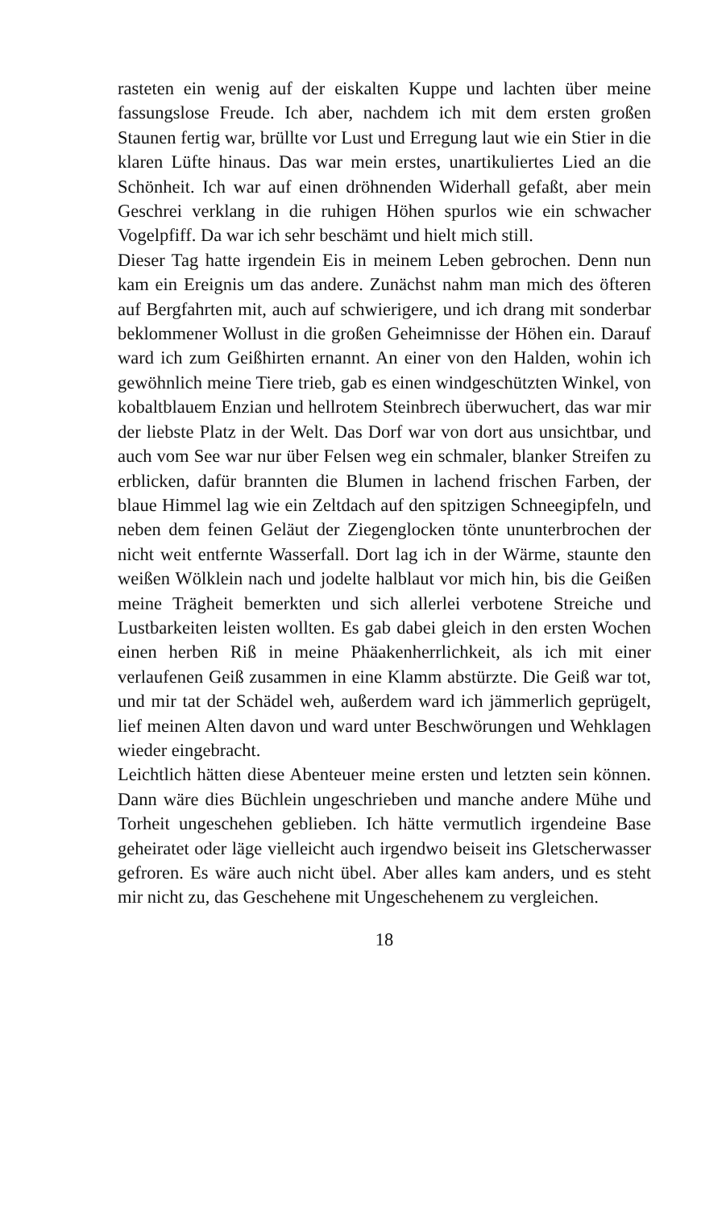rasteten ein wenig auf der eiskalten Kuppe und lachten über meine fassungslose Freude. Ich aber, nachdem ich mit dem ersten großen Staunen fertig war, brüllte vor Lust und Erregung laut wie ein Stier in die klaren Lüfte hinaus. Das war mein erstes, unartikuliertes Lied an die Schönheit. Ich war auf einen dröhnenden Widerhall gefaßt, aber mein Geschrei verklang in die ruhigen Höhen spurlos wie ein schwacher Vogelpfiff. Da war ich sehr beschämt und hielt mich still.
Dieser Tag hatte irgendein Eis in meinem Leben gebrochen. Denn nun kam ein Ereignis um das andere. Zunächst nahm man mich des öfteren auf Bergfahrten mit, auch auf schwierigere, und ich drang mit sonderbar beklommener Wollust in die großen Geheimnisse der Höhen ein. Darauf ward ich zum Geißhirten ernannt. An einer von den Halden, wohin ich gewöhnlich meine Tiere trieb, gab es einen windgeschützten Winkel, von kobaltblauem Enzian und hellrotem Steinbrech überwuchert, das war mir der liebste Platz in der Welt. Das Dorf war von dort aus unsichtbar, und auch vom See war nur über Felsen weg ein schmaler, blanker Streifen zu erblicken, dafür brannten die Blumen in lachend frischen Farben, der blaue Himmel lag wie ein Zeltdach auf den spitzigen Schneegipfeln, und neben dem feinen Geläut der Ziegenglocken tönte ununterbrochen der nicht weit entfernte Wasserfall. Dort lag ich in der Wärme, staunte den weißen Wölklein nach und jodelte halblaut vor mich hin, bis die Geißen meine Trägheit bemerkten und sich allerlei verbotene Streiche und Lustbarkeiten leisten wollten. Es gab dabei gleich in den ersten Wochen einen herben Riß in meine Phäakenherrlichkeit, als ich mit einer verlaufenen Geiß zusammen in eine Klamm abstürzte. Die Geiß war tot, und mir tat der Schädel weh, außerdem ward ich jämmerlich geprügelt, lief meinen Alten davon und ward unter Beschwörungen und Wehklagen wieder eingebracht.
Leichtlich hätten diese Abenteuer meine ersten und letzten sein können. Dann wäre dies Büchlein ungeschrieben und manche andere Mühe und Torheit ungeschehen geblieben. Ich hätte vermutlich irgendeine Base geheiratet oder läge vielleicht auch irgendwo beiseit ins Gletscherwasser gefroren. Es wäre auch nicht übel. Aber alles kam anders, und es steht mir nicht zu, das Geschehene mit Ungeschehenem zu vergleichen.
18